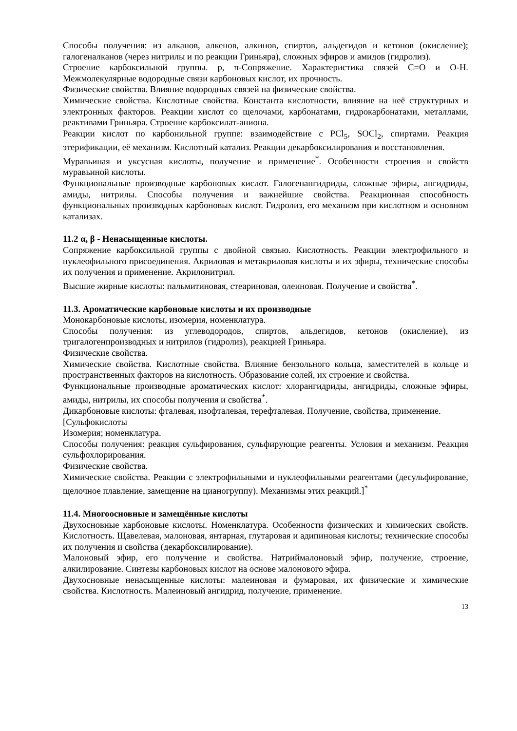Способы получения: из алканов, алкенов, алкинов, спиртов, альдегидов и кетонов (окисление); галогеналканов (через нитрилы и по реакции Гриньяра), сложных эфиров и амидов (гидролиз).
Строение карбоксильной группы. p, π-Сопряжение. Характеристика связей С=О и О-Н. Межмолекулярные водородные связи карбоновых кислот, их прочность.
Физические свойства. Влияние водородных связей на физические свойства.
Химические свойства. Кислотные свойства. Константа кислотности, влияние на неё структурных и электронных факторов. Реакции кислот со щелочами, карбонатами, гидрокарбонатами, металлами, реактивами Гриньяра. Строение карбоксилат-аниона.
Реакции кислот по карбонильной группе: взаимодействие с PCl<sub>5</sub>, SOCl<sub>2</sub>, спиртами. Реакция этерификации, её механизм. Кислотный катализ. Реакции декарбоксилирования и восстановления.
Муравьиная и уксусная кислоты, получение и применение<sup>*</sup>. Особенности строения и свойств муравьиной кислоты.
Функциональные производные карбоновых кислот. Галогенангидриды, сложные эфиры, ангидриды, амиды, нитрилы. Способы получения и важнейшие свойства. Реакционная способность функциональных производных карбоновых кислот. Гидролиз, его механизм при кислотном и основном катализах.
11.2 α, β - Ненасыщенные кислоты.
Сопряжение карбоксильной группы с двойной связью. Кислотность. Реакции электрофильного и нуклеофильного присоединения. Акриловая и метакриловая кислоты и их эфиры, технические способы их получения и применение. Акрилонитрил.
Высшие жирные кислоты: пальмитиновая, стеариновая, олеиновая. Получение и свойства<sup>*</sup>.
11.3. Ароматические карбоновые кислоты и их производные
Монокарбоновые кислоты, изомерия, номенклатура.
Способы получения: из углеводородов, спиртов, альдегидов, кетонов (окисление), из тригалогенпроизводных и нитрилов (гидролиз), реакцией Гриньяра.
Физические свойства.
Химические свойства. Кислотные свойства. Влияние бензольного кольца, заместителей в кольце и пространственных факторов на кислотность. Образование солей, их строение и свойства.
Функциональные производные ароматических кислот: хлорангидриды, ангидриды, сложные эфиры, амиды, нитрилы, их способы получения и свойства<sup>*</sup>.
Дикарбоновые кислоты: фталевая, изофталевая, терефталевая. Получение, свойства, применение.
[Сульфокислоты
Изомерия; номенклатура.
Способы получения: реакция сульфирования, сульфирующие реагенты. Условия и механизм. Реакция сульфохлорирования.
Физические свойства.
Химические свойства. Реакции с электрофильными и нуклеофильными реагентами (десульфирование, щелочное плавление, замещение на цианогруппу). Механизмы этих реакций.]<sup>*</sup>
11.4. Многоосновные и замещённые кислоты
Двухосновные карбоновые кислоты. Номенклатура. Особенности физических и химических свойств. Кислотность. Щавелевая, малоновая, янтарная, глутаровая и адипиновая кислоты; технические способы их получения и свойства (декарбоксилирование).
Малоновый эфир, его получение и свойства. Натриймалоновый эфир, получение, строение, алкилирование. Синтезы карбоновых кислот на основе малонового эфира.
Двухосновные ненасыщенные кислоты: малеиновая и фумаровая, их физические и химические свойства. Кислотность. Малеиновый ангидрид, получение, применение.
13